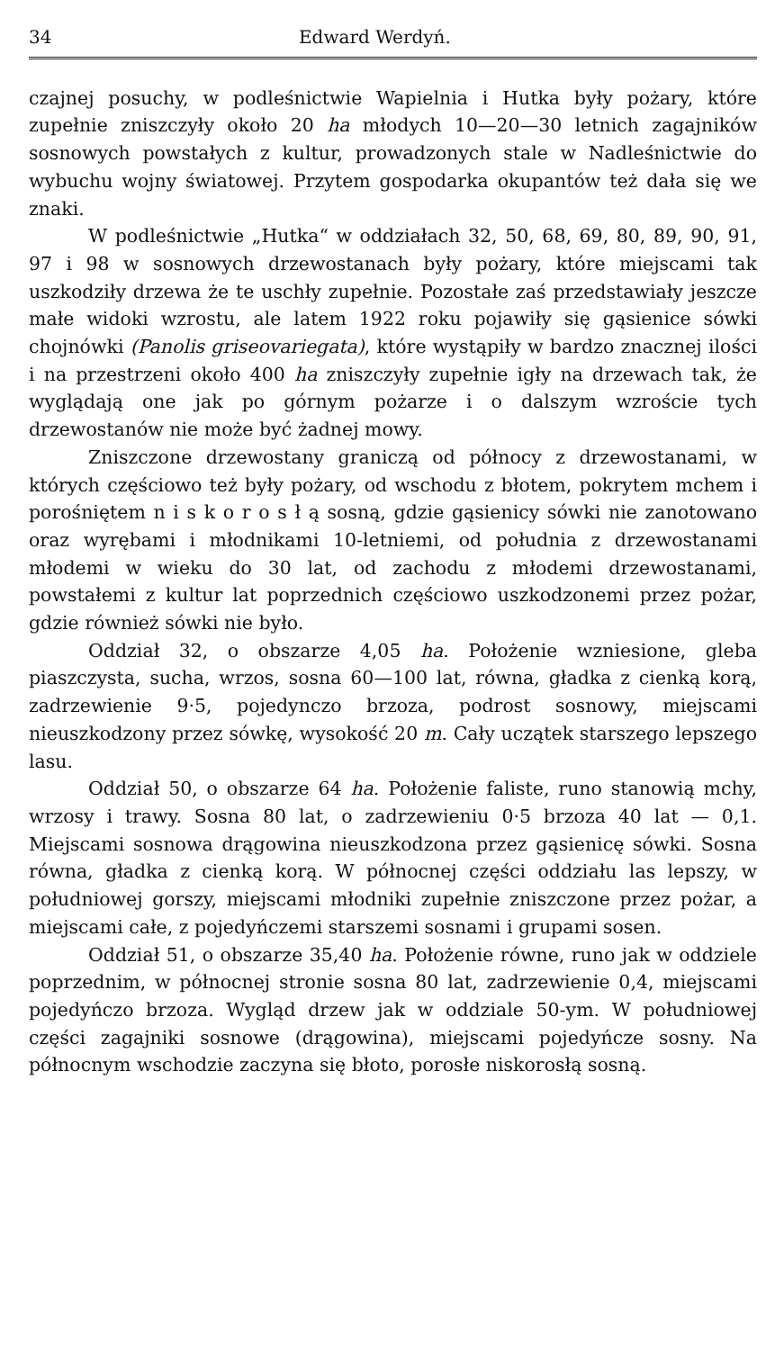34 Edward Werdyń.
czajnej posuchy, w podleśnictwie Wapielnia i Hutka były pożary, które zupełnie zniszczyły około 20 ha młodych 10—20—30 letnich zagajników sosnowych powstałych z kultur, prowadzonych stale w Nadleśnictwie do wybuchu wojny światowej. Przytem gospodarka okupantów też dała się we znaki.
W podleśnictwie „Hutka“ w oddziałach 32, 50, 68, 69, 80, 89, 90, 91, 97 i 98 w sosnowych drzewostanach były pożary, które miejscami tak uszkodziły drzewa że te uschły zupełnie. Pozostałe zaś przedstawiały jeszcze małe widoki wzrostu, ale latem 1922 roku pojawiły się gąsienice sówki chojnówki (Panolis griseovariegata), które wystąpiły w bardzo znacznej ilości i na przestrzeni około 400 ha zniszczyły zupełnie igły na drzewach tak, że wyglądają one jak po górnym pożarze i o dalszym wzroście tych drzewostanów nie może być żadnej mowy.
Zniszczone drzewostany graniczą od północy z drzewostanami, w których częściowo też były pożary, od wschodu z błotem, pokrytem mchem i porośniętem n i s k o r o s ł ą sosną, gdzie gąsienicy sówki nie zanotowano oraz wyrębami i młodnikami 10-letniemi, od południa z drzewostanami młodemi w wieku do 30 lat, od zachodu z młodemi drzewostanami, powstałemi z kultur lat poprzednich częściowo uszkodzonemi przez pożar, gdzie również sówki nie było.
Oddział 32, o obszarze 4,05 ha. Położenie wzniesione, gleba piaszczysta, sucha, wrzos, sosna 60—100 lat, równa, gładka z cienką korą, zadrzewienie 9·5, pojedynczo brzoza, podrost sosnowy, miejscami nieuszkodzony przez sówkę, wysokość 20 m. Cały uczątek starszego lepszego lasu.
Oddział 50, o obszarze 64 ha. Położenie faliste, runo stanowią mchy, wrzosy i trawy. Sosna 80 lat, o zadrzewieniu 0·5 brzoza 40 lat — 0,1. Miejscami sosnowa drągowina nieuszkodzona przez gąsienicę sówki. Sosna równa, gładka z cienką korą. W północnej części oddziału las lepszy, w południowej gorszy, miejscami młodniki zupełnie zniszczone przez pożar, a miejscami całe, z pojedyńczemi starszemi sosnami i grupami sosen.
Oddział 51, o obszarze 35,40 ha. Położenie równe, runo jak w oddziele poprzednim, w północnej stronie sosna 80 lat, zadrzewienie 0,4, miejscami pojedyńczo brzoza. Wygląd drzew jak w oddziale 50-ym. W południowej części zagajniki sosnowe (drągowina), miejscami pojedyńcze sosny. Na północnym wschodzie zaczyna się błoto, porosłe niskorosłą sosną.